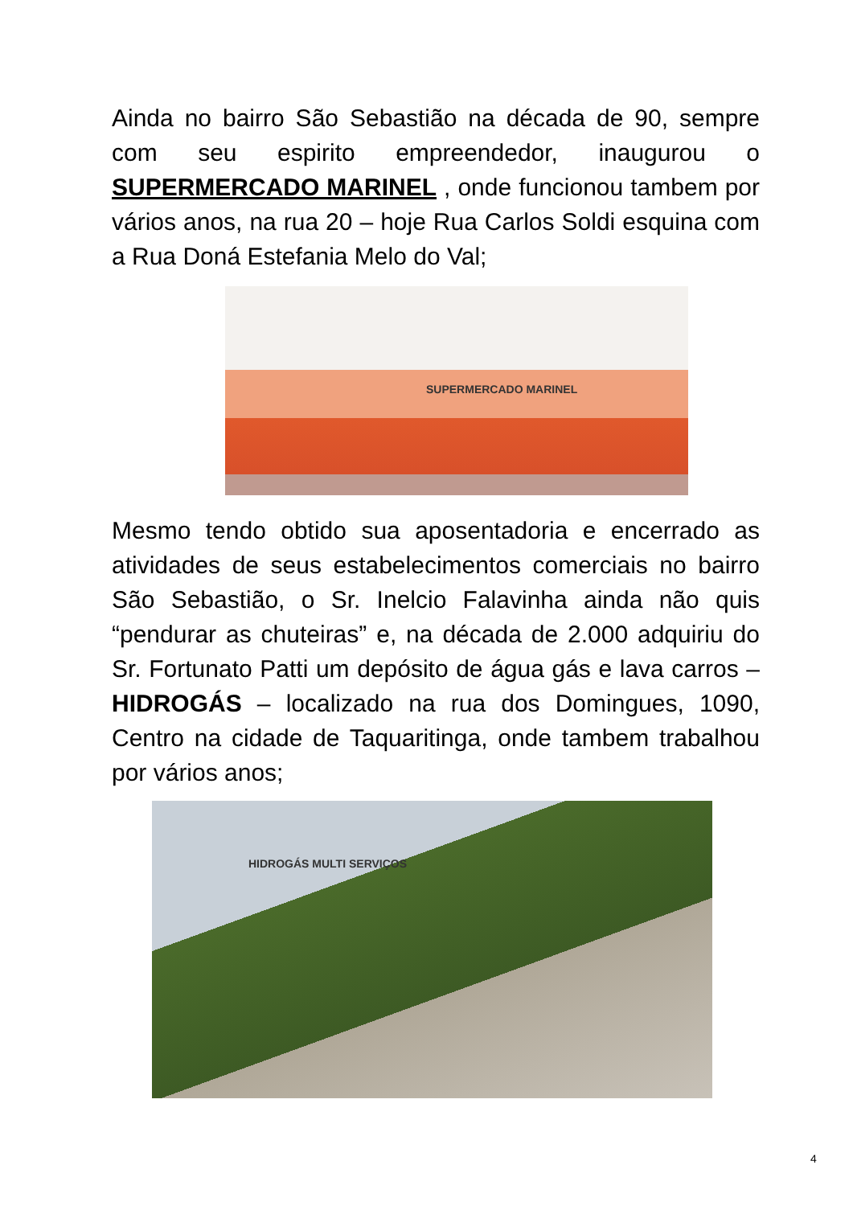Ainda no bairro São Sebastião na década de 90, sempre com seu espirito empreendedor, inaugurou o SUPERMERCADO MARINEL , onde funcionou tambem por vários anos, na rua 20 – hoje Rua Carlos Soldi esquina com a Rua Doná Estefania Melo do Val;
SUPERMERCADO MARINEL
Mesmo tendo obtido sua aposentadoria e encerrado as atividades de seus estabelecimentos comerciais no bairro São Sebastião, o Sr. Inelcio Falavinha ainda não quis “pendurar as chuteiras” e, na década de 2.000 adquiriu do Sr. Fortunato Patti um depósito de água gás e lava carros – HIDROGÁS – localizado na rua dos Domingues, 1090, Centro na cidade de Taquaritinga, onde tambem trabalhou por vários anos;
HIDROGÁS MULTI SERVIÇOS
4